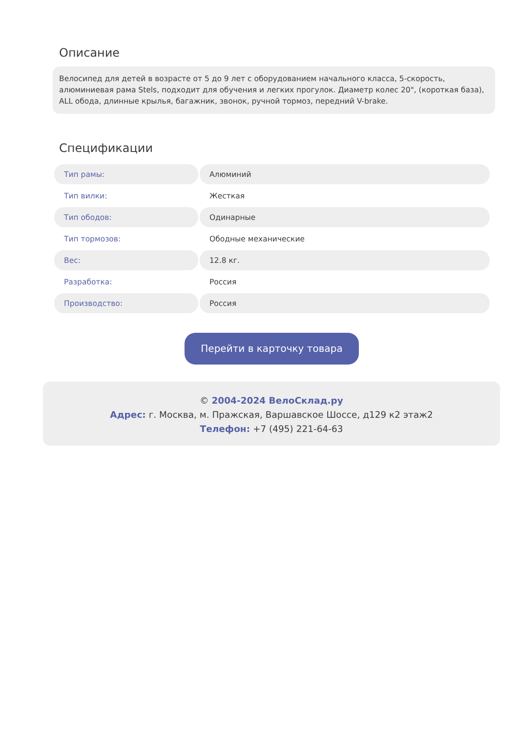Описание
Велосипед для детей в возрасте от 5 до 9 лет с оборудованием начального класса, 5-скорость, алюминиевая рама Stels, подходит для обучения и легких прогулок. Диаметр колес 20", (короткая база), ALL обода, длинные крылья, багажник, звонок, ручной тормоз, передний V-brake.
Спецификации
| Тип рамы: | Алюминий |
| Тип вилки: | Жесткая |
| Тип ободов: | Одинарные |
| Тип тормозов: | Ободные механические |
| Вес: | 12.8 кг. |
| Разработка: | Россия |
| Производство: | Россия |
Перейти в карточку товара
© 2004-2024 ВелоСклад.ру
Адрес: г. Москва, м. Пражская, Варшавское Шоссе, д129 к2 этаж2
Телефон: +7 (495) 221-64-63